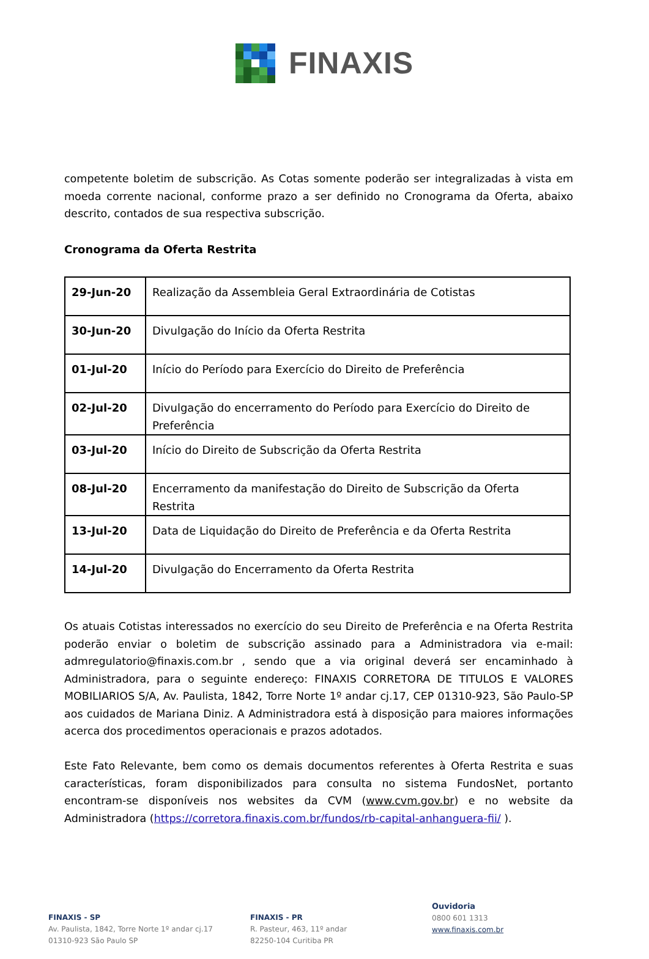FINAXIS
competente boletim de subscrição. As Cotas somente poderão ser integralizadas à vista em moeda corrente nacional, conforme prazo a ser definido no Cronograma da Oferta, abaixo descrito, contados de sua respectiva subscrição.
Cronograma da Oferta Restrita
| 29-Jun-20 | Realização da Assembleia Geral Extraordinária de Cotistas |
| 30-Jun-20 | Divulgação do Início da Oferta Restrita |
| 01-Jul-20 | Início do Período para Exercício do Direito de Preferência |
| 02-Jul-20 | Divulgação do encerramento do Período para Exercício do Direito de Preferência |
| 03-Jul-20 | Início do Direito de Subscrição da Oferta Restrita |
| 08-Jul-20 | Encerramento da manifestação do Direito de Subscrição da Oferta Restrita |
| 13-Jul-20 | Data de Liquidação do Direito de Preferência e da Oferta Restrita |
| 14-Jul-20 | Divulgação do Encerramento da Oferta Restrita |
Os atuais Cotistas interessados no exercício do seu Direito de Preferência e na Oferta Restrita poderão enviar o boletim de subscrição assinado para a Administradora via e-mail: admregulatorio@finaxis.com.br , sendo que a via original deverá ser encaminhado à Administradora, para o seguinte endereço: FINAXIS CORRETORA DE TITULOS E VALORES MOBILIARIOS S/A, Av. Paulista, 1842, Torre Norte 1º andar cj.17, CEP 01310-923, São Paulo-SP aos cuidados de Mariana Diniz. A Administradora está à disposição para maiores informações acerca dos procedimentos operacionais e prazos adotados.
Este Fato Relevante, bem como os demais documentos referentes à Oferta Restrita e suas características, foram disponibilizados para consulta no sistema FundosNet, portanto encontram-se disponíveis nos websites da CVM (www.cvm.gov.br) e no website da Administradora (https://corretora.finaxis.com.br/fundos/rb-capital-anhanguera-fii/ ).
FINAXIS - SP
Av. Paulista, 1842, Torre Norte 1º andar cj.17
01310-923 São Paulo SP
FINAXIS - PR
R. Pasteur, 463, 11º andar
82250-104 Curitiba PR
Ouvidoria
0800 601 1313
www.finaxis.com.br